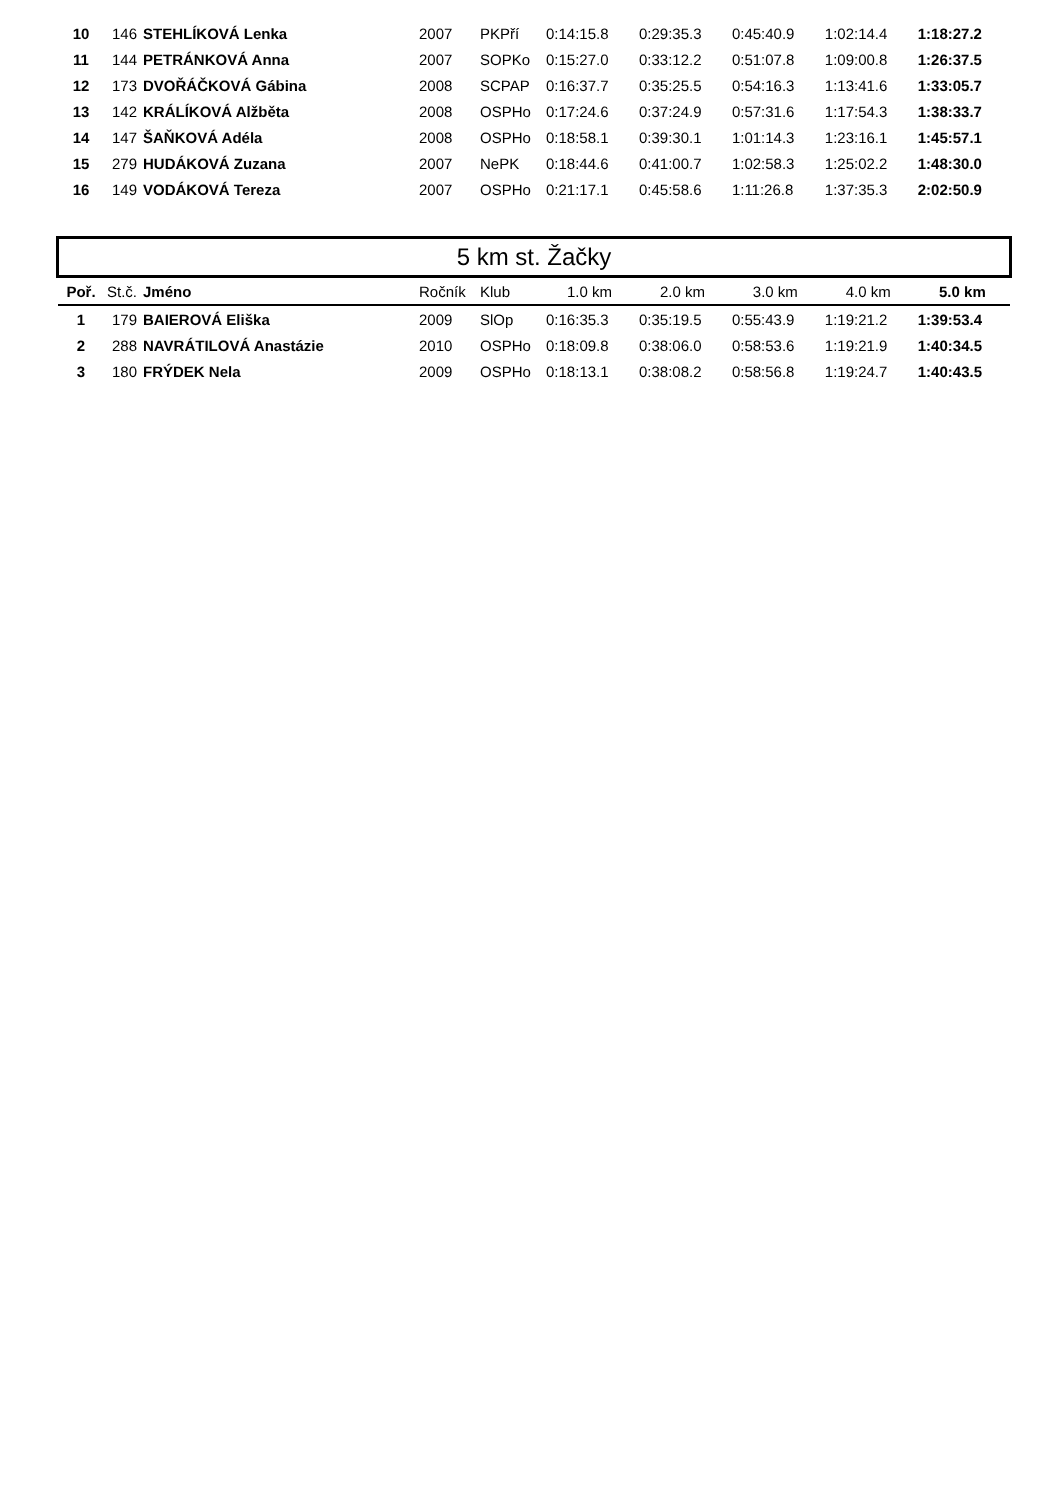| 10 | 146 | STEHLÍKOVÁ Lenka | 2007 | PKPří | 0:14:15.8 | 0:29:35.3 | 0:45:40.9 | 1:02:14.4 | 1:18:27.2 |
| 11 | 144 | PETRÁNKOVÁ Anna | 2007 | SOPKo | 0:15:27.0 | 0:33:12.2 | 0:51:07.8 | 1:09:00.8 | 1:26:37.5 |
| 12 | 173 | DVOŘÁČKOVÁ Gábina | 2008 | SCPAP | 0:16:37.7 | 0:35:25.5 | 0:54:16.3 | 1:13:41.6 | 1:33:05.7 |
| 13 | 142 | KRÁLÍKOVÁ Alžběta | 2008 | OSPHo | 0:17:24.6 | 0:37:24.9 | 0:57:31.6 | 1:17:54.3 | 1:38:33.7 |
| 14 | 147 | ŠAŇKOVÁ Adéla | 2008 | OSPHo | 0:18:58.1 | 0:39:30.1 | 1:01:14.3 | 1:23:16.1 | 1:45:57.1 |
| 15 | 279 | HUDÁKOVÁ Zuzana | 2007 | NePK | 0:18:44.6 | 0:41:00.7 | 1:02:58.3 | 1:25:02.2 | 1:48:30.0 |
| 16 | 149 | VODÁKOVÁ Tereza | 2007 | OSPHo | 0:21:17.1 | 0:45:58.6 | 1:11:26.8 | 1:37:35.3 | 2:02:50.9 |
5 km st. Žačky
| Poř. | St.č. | Jméno | Ročník | Klub | 1.0 km | 2.0 km | 3.0 km | 4.0 km | 5.0 km |
| --- | --- | --- | --- | --- | --- | --- | --- | --- | --- |
| 1 | 179 | BAIEROVÁ Eliška | 2009 | SlOp | 0:16:35.3 | 0:35:19.5 | 0:55:43.9 | 1:19:21.2 | 1:39:53.4 |
| 2 | 288 | NAVRÁTILOVÁ Anastázie | 2010 | OSPHo | 0:18:09.8 | 0:38:06.0 | 0:58:53.6 | 1:19:21.9 | 1:40:34.5 |
| 3 | 180 | FRÝDEK Nela | 2009 | OSPHo | 0:18:13.1 | 0:38:08.2 | 0:58:56.8 | 1:19:24.7 | 1:40:43.5 |